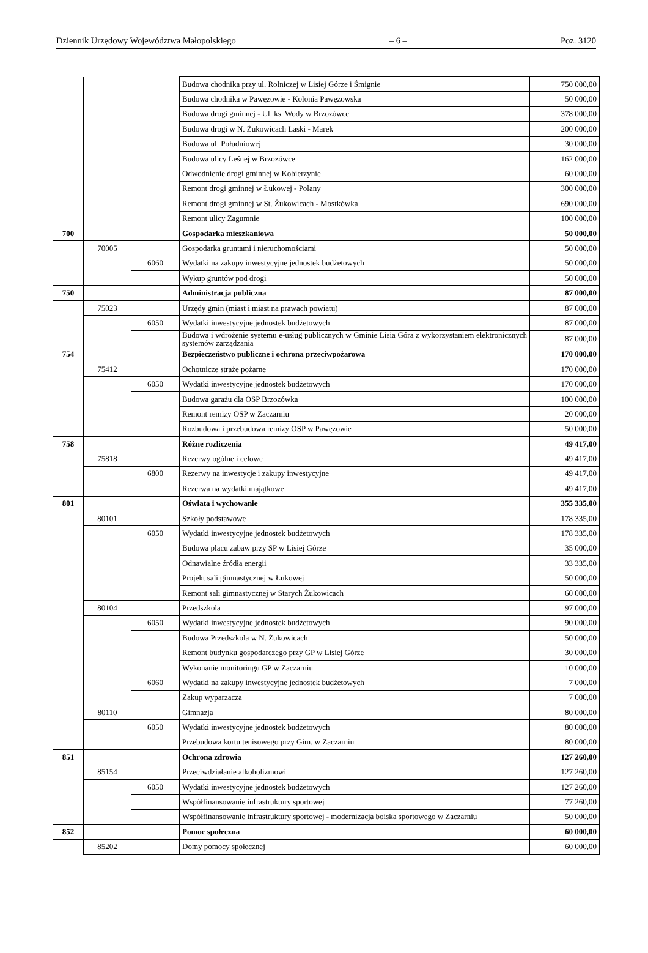Dziennik Urzędowy Województwa Małopolskiego – 6 – Poz. 3120
| | | | Budowa chodnika przy ul. Rolniczej w Lisiej Górze i Śmignie | 750 000,00 |
| | | | Budowa chodnika w Pawęzowie - Kolonia Pawęzowska | 50 000,00 |
| | | | Budowa drogi gminnej - Ul. ks. Wody w Brzozówce | 378 000,00 |
| | | | Budowa drogi w N. Żukowicach Laski - Marek | 200 000,00 |
| | | | Budowa ul. Południowej | 30 000,00 |
| | | | Budowa ulicy Leśnej w Brzozówce | 162 000,00 |
| | | | Odwodnienie drogi gminnej w Kobierzynie | 60 000,00 |
| | | | Remont drogi gminnej w Łukowej - Polany | 300 000,00 |
| | | | Remont drogi gminnej w St. Żukowicach - Mostkówka | 690 000,00 |
| | | | Remont ulicy Zagumnie | 100 000,00 |
| 700 | | | Gospodarka mieszkaniowa | 50 000,00 |
| | 70005 | | Gospodarka gruntami i nieruchomościami | 50 000,00 |
| | | 6060 | Wydatki na zakupy inwestycyjne jednostek budżetowych | 50 000,00 |
| | | | Wykup gruntów pod drogi | 50 000,00 |
| 750 | | | Administracja publiczna | 87 000,00 |
| | 75023 | | Urzędy gmin (miast i miast na prawach powiatu) | 87 000,00 |
| | | 6050 | Wydatki inwestycyjne jednostek budżetowych | 87 000,00 |
| | | | Budowa i wdrożenie systemu e-usług publicznych w Gminie Lisia Góra z wykorzystaniem elektronicznych systemów zarządzania | 87 000,00 |
| 754 | | | Bezpieczeństwo publiczne i ochrona przeciwpożarowa | 170 000,00 |
| | 75412 | | Ochotnicze straże pożarne | 170 000,00 |
| | | 6050 | Wydatki inwestycyjne jednostek budżetowych | 170 000,00 |
| | | | Budowa garażu dla OSP Brzozówka | 100 000,00 |
| | | | Remont remizy OSP w Zaczarniu | 20 000,00 |
| | | | Rozbudowa i przebudowa remizy OSP w Pawęzowie | 50 000,00 |
| 758 | | | Różne rozliczenia | 49 417,00 |
| | 75818 | | Rezerwy ogólne i celowe | 49 417,00 |
| | | 6800 | Rezerwy na inwestycje i zakupy inwestycyjne | 49 417,00 |
| | | | Rezerwa na wydatki majątkowe | 49 417,00 |
| 801 | | | Oświata i wychowanie | 355 335,00 |
| | 80101 | | Szkoły podstawowe | 178 335,00 |
| | | 6050 | Wydatki inwestycyjne jednostek budżetowych | 178 335,00 |
| | | | Budowa placu zabaw przy SP w Lisiej Górze | 35 000,00 |
| | | | Odnawialne źródła energii | 33 335,00 |
| | | | Projekt sali gimnastycznej w Łukowej | 50 000,00 |
| | | | Remont sali gimnastycznej w Starych Żukowicach | 60 000,00 |
| | 80104 | | Przedszkola | 97 000,00 |
| | | 6050 | Wydatki inwestycyjne jednostek budżetowych | 90 000,00 |
| | | | Budowa Przedszkola w N. Żukowicach | 50 000,00 |
| | | | Remont budynku gospodarczego przy GP w Lisiej Górze | 30 000,00 |
| | | | Wykonanie monitoringu GP w Zaczarniu | 10 000,00 |
| | | 6060 | Wydatki na zakupy inwestycyjne jednostek budżetowych | 7 000,00 |
| | | | Zakup wyparzacza | 7 000,00 |
| | 80110 | | Gimnazja | 80 000,00 |
| | | 6050 | Wydatki inwestycyjne jednostek budżetowych | 80 000,00 |
| | | | Przebudowa kortu tenisowego przy Gim. w Zaczarniu | 80 000,00 |
| 851 | | | Ochrona zdrowia | 127 260,00 |
| | 85154 | | Przeciwdziałanie alkoholizmowi | 127 260,00 |
| | | 6050 | Wydatki inwestycyjne jednostek budżetowych | 127 260,00 |
| | | | Współfinansowanie infrastruktury sportowej | 77 260,00 |
| | | | Współfinansowanie infrastruktury sportowej - modernizacja boiska sportowego w Zaczarniu | 50 000,00 |
| 852 | | | Pomoc społeczna | 60 000,00 |
| | 85202 | | Domy pomocy społecznej | 60 000,00 |